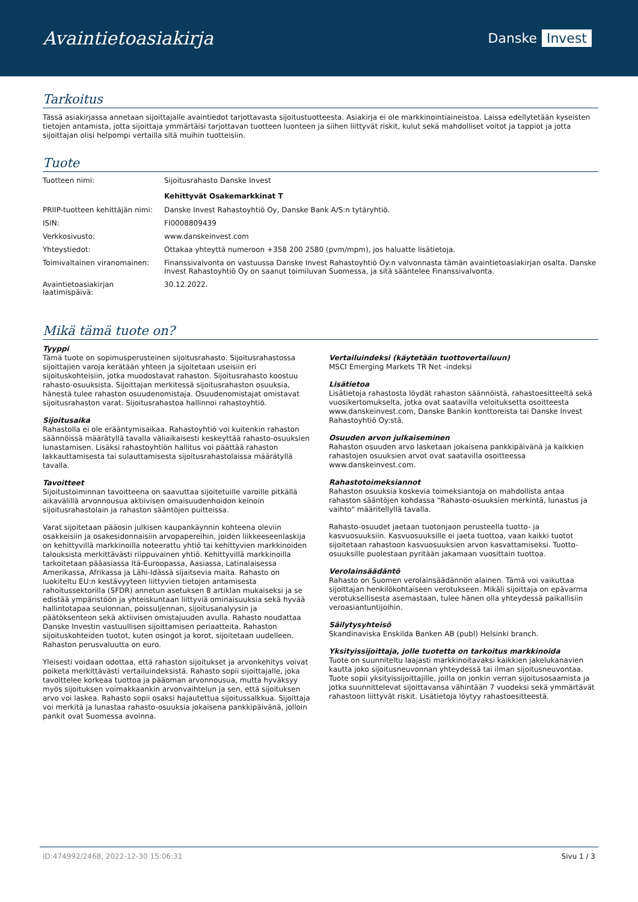Avaintietoasiakirja
Danske Invest
Tarkoitus
Tässä asiakirjassa annetaan sijoittajalle avaintiedot tarjottavasta sijoitustuotteesta. Asiakirja ei ole markkinointiaineistoa. Laissa edellytetään kyseisten tietojen antamista, jotta sijoittaja ymmärtäisi tarjottavan tuotteen luonteen ja siihen liittyvät riskit, kulut sekä mahdolliset voitot ja tappiot ja jotta sijoittajan olisi helpompi vertailla sitä muihin tuotteisiin.
Tuote
| Tuotteen nimi: | Sijoitusrahasto Danske Invest Kehittyvät Osakemarkkinat T |
| PRIIP-tuotteen kehittäjän nimi: | Danske Invest Rahastoyhtiö Oy, Danske Bank A/S:n tytäryhtiö. |
| ISIN: | FI0008809439 |
| Verkkosivusto: | www.danskeinvest.com |
| Yhteystiedot: | Ottakaa yhteyttä numeroon +358 200 2580 (pvm/mpm), jos haluatte lisätietoja. |
| Toimivaltainen viranomainen: | Finanssivalvonta on vastuussa Danske Invest Rahastoyhtiö Oy:n valvonnasta tämän avaintietoasiakirjan osalta. Danske Invest Rahastoyhtiö Oy on saanut toimiluvan Suomessa, ja sitä sääntelee Finanssivalvonta. |
| Avaintietoasiakirjan laatimispäivä: | 30.12.2022. |
Mikä tämä tuote on?
Tyyppi
Tämä tuote on sopimusperusteinen sijoitusrahasto. Sijoitusrahastossa sijoittajien varoja kerätään yhteen ja sijoitetaan useisiin eri sijoituskohteisiin, jotka muodostavat rahaston. Sijoitusrahasto koostuu rahasto-osuuksista. Sijoittajan merkitessä sijoitusrahaston osuuksia, hänestä tulee rahaston osuudenomistaja. Osuudenomistajat omistavat sijoitusrahaston varat. Sijoitusrahastoa hallinnoi rahastoyhtiö.
Sijoitusaika
Rahastolla ei ole erääntymisaikaa. Rahastoyhtiö voi kuitenkin rahaston säännöissä määrätyllä tavalla väliaikaisesti keskeyttää rahasto-osuuksien lunastamisen. Lisäksi rahastoyhtiön hallitus voi päättää rahaston lakkauttamisesta tai sulauttamisesta sijoitusrahastolaissa määrätyllä tavalla.
Tavoitteet
Sijoitustoiminnan tavoitteena on saavuttaa sijoitetuille varoille pitkällä aikavälillä arvonnousua aktiivisen omaisuudenhoidon keinoin sijoitusrahastolain ja rahaston sääntöjen puitteissa.
Varat sijoitetaan pääosin julkisen kaupankäynnin kohteena oleviin osakkeisiin ja osakesidonnaisiin arvopapereihin, joiden liikkeeseenlaskija on kehittyvillä markkinoilla noteerattu yhtiö tai kehittyvien markkinoiden talouksista merkittävästi riippuvainen yhtiö. Kehittyvillä markkinoilla tarkoitetaan pääasiassa Itä-Euroopassa, Aasiassa, Latinalaisessa Amerikassa, Afrikassa ja Lähi-Idässä sijaitsevia maita. Rahasto on luokiteltu EU:n kestävyyteen liittyvien tietojen antamisesta rahoitussektorilla (SFDR) annetun asetuksen 8 artiklan mukaiseksi ja se edistää ympäristöön ja yhteiskuntaan liittyviä ominaisuuksia sekä hyvää hallintotapaa seulonnan, poissuljennan, sijoitusanalyysin ja päätöksenteon sekä aktiivisen omistajuuden avulla. Rahasto noudattaa Danske Investin vastuullisen sijoittamisen periaatteita. Rahaston sijoituskohteiden tuotot, kuten osingot ja korot, sijoitetaan uudelleen. Rahaston perusvaluutta on euro.
Yleisesti voidaan odottaa, että rahaston sijoitukset ja arvonkehitys voivat poiketa merkittävästi vertailuindeksistä. Rahasto sopii sijoittajalle, joka tavoittelee korkeaa tuottoa ja pääoman arvonnousua, mutta hyväksyy myös sijoituksen voimakkaankin arvonvaihtelun ja sen, että sijoituksen arvo voi laskea. Rahasto sopii osaksi hajautettua sijoitussalkkua. Sijoittaja voi merkitä ja lunastaa rahasto-osuuksia jokaisena pankkipäivänä, jolloin pankit ovat Suomessa avoinna.
Vertailuindeksi (käytetään tuottovertailuun)
MSCI Emerging Markets TR Net -indeksi
Lisätietoa
Lisätietoja rahastosta löydät rahaston säännöistä, rahastoesitteeltä sekä vuosikertomukselta, jotka ovat saatavilla veloituksetta osoitteesta www.danskeinvest.com, Danske Bankin konttoreista tai Danske Invest Rahastoyhtiö Oy:stä.
Osuuden arvon julkaiseminen
Rahaston osuuden arvo lasketaan jokaisena pankkipäivänä ja kaikkien rahastojen osuuksien arvot ovat saatavilla osoitteessa www.danskeinvest.com.
Rahastotoimeksiannot
Rahaston osuuksia koskevia toimeksiantoja on mahdollista antaa rahaston sääntöjen kohdassa "Rahasto-osuuksien merkintä, lunastus ja vaihto" määritellyllä tavalla.
Rahasto-osuudet jaetaan tuotonjaon perusteella tuotto- ja kasvuosuuksiin. Kasvuosuuksille ei jaeta tuottoa, vaan kaikki tuotot sijoitetaan rahastoon kasvuosuuksien arvon kasvattamiseksi. Tuotto-osuuksille puolestaan pyritään jakamaan vuosittain tuottoa.
Verolainsäädäntö
Rahasto on Suomen verolainsäädännön alainen. Tämä voi vaikuttaa sijoittajan henkilökohtaiseen verotukseen. Mikäli sijoittaja on epävarma verotuksellisesta asemastaan, tulee hänen olla yhteydessä paikallisiin veroasiantuntijoihin.
Säilytysyhteisö
Skandinaviska Enskilda Banken AB (publ) Helsinki branch.
Yksityissijoittaja, jolle tuotetta on tarkoitus markkinoida
Tuote on suunniteltu laajasti markkinoitavaksi kaikkien jakelukanavien kautta joko sijoitusneuvonnan yhteydessä tai ilman sijoitusneuvontaa. Tuote sopii yksityissijoittajille, joilla on jonkin verran sijoitusosaamista ja jotka suunnittelevat sijoittavansa vähintään 7 vuodeksi sekä ymmärtävät rahastoon liittyvät riskit. Lisätietoja löytyy rahastoesitteestä.
ID:474992/2468, 2022-12-30 15:06:31 Sivu 1 / 3